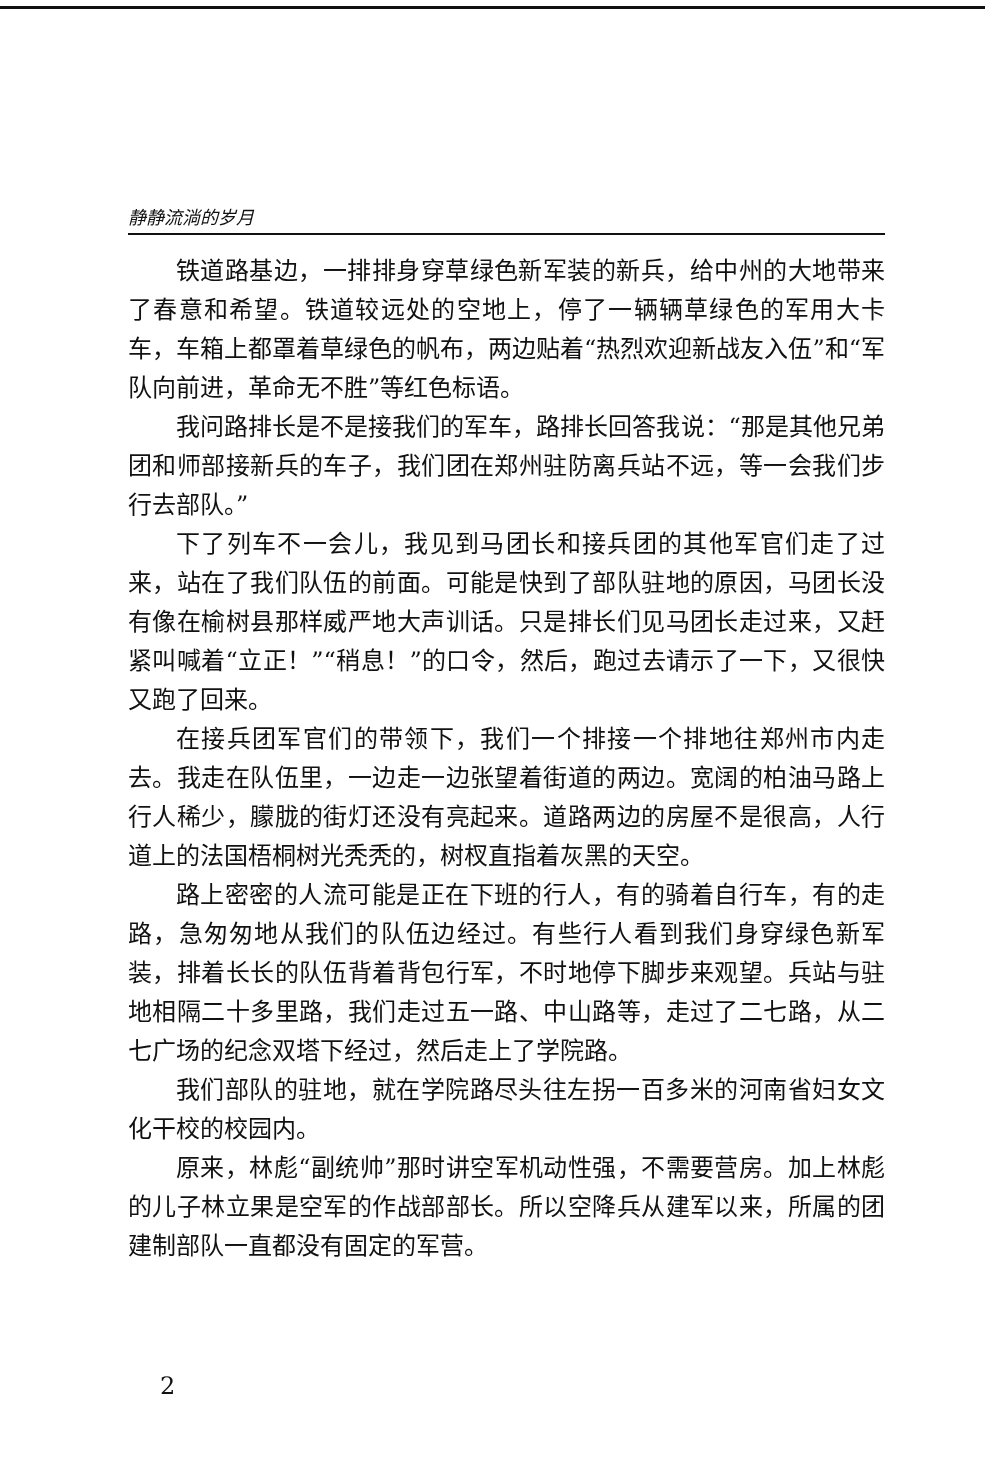静静流淌的岁月
铁道路基边，一排排身穿草绿色新军装的新兵，给中州的大地带来了春意和希望。铁道较远处的空地上，停了一辆辆草绿色的军用大卡车，车箱上都罩着草绿色的帆布，两边贴着“热烈欢迎新战友入伍”和“军队向前进，革命无不胜”等红色标语。
我问路排长是不是接我们的军车，路排长回答我说：“那是其他兄弟团和师部接新兵的车子，我们团在郑州驻防离兵站不远，等一会我们步行去部队。”
下了列车不一会儿，我见到马团长和接兵团的其他军官们走了过来，站在了我们队伍的前面。可能是快到了部队驻地的原因，马团长没有像在榆树县那样威严地大声训话。只是排长们见马团长走过来，又赶紧叫喊着“立正！”“稍息！”的口令，然后，跑过去请示了一下，又很快又跑了回来。
在接兵团军官们的带领下，我们一个排接一个排地往郑州市内走去。我走在队伍里，一边走一边张望着街道的两边。宽阔的柏油马路上行人稀少，朦胧的街灯还没有亮起来。道路两边的房屋不是很高，人行道上的法国梧桐树光秃秃的，树杈直指着灰黑的天空。
路上密密的人流可能是正在下班的行人，有的骑着自行车，有的走路，急匆匆地从我们的队伍边经过。有些行人看到我们身穿绿色新军装，排着长长的队伍背着背包行军，不时地停下脚步来观望。兵站与驻地相隔二十多里路，我们走过五一路、中山路等，走过了二七路，从二七广场的纪念双塔下经过，然后走上了学院路。
我们部队的驻地，就在学院路尽头往左拐一百多米的河南省妇女文化干校的校园内。
原来，林彪“副统帅”那时讲空军机动性强，不需要营房。加上林彪的儿子林立果是空军的作战部部长。所以空降兵从建军以来，所属的团建制部队一直都没有固定的军营。
2